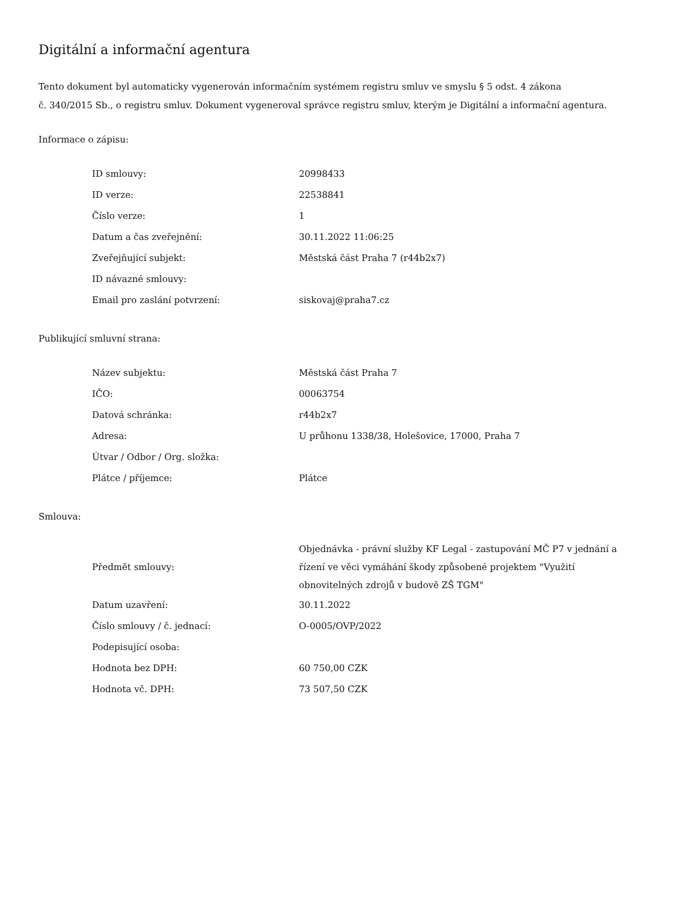Digitální a informační agentura
Tento dokument byl automaticky vygenerován informačním systémem registru smluv ve smyslu § 5 odst. 4 zákona
č. 340/2015 Sb., o registru smluv. Dokument vygeneroval správce registru smluv, kterým je Digitální a informační agentura.
Informace o zápisu:
| ID smlouvy: | 20998433 |
| ID verze: | 22538841 |
| Číslo verze: | 1 |
| Datum a čas zveřejnění: | 30.11.2022 11:06:25 |
| Zveřejňující subjekt: | Městská část Praha 7 (r44b2x7) |
| ID návazné smlouvy: | |
| Email pro zaslání potvrzení: | siskovaj@praha7.cz |
Publikující smluvní strana:
| Název subjektu: | Městská část Praha 7 |
| IČO: | 00063754 |
| Datová schránka: | r44b2x7 |
| Adresa: | U průhonu 1338/38, Holešovice, 17000, Praha 7 |
| Útvar / Odbor / Org. složka: | |
| Plátce / příjemce: | Plátce |
Smlouva:
| Předmět smlouvy: | Objednávka - právní služby KF Legal - zastupování MČ P7 v jednání a řízení ve věci vymáhání škody způsobené projektem "Využití obnovitelných zdrojů v budově ZŠ TGM" |
| Datum uzavření: | 30.11.2022 |
| Číslo smlouvy / č. jednací: | O-0005/OVP/2022 |
| Podepisující osoba: | |
| Hodnota bez DPH: | 60 750,00 CZK |
| Hodnota vč. DPH: | 73 507,50 CZK |